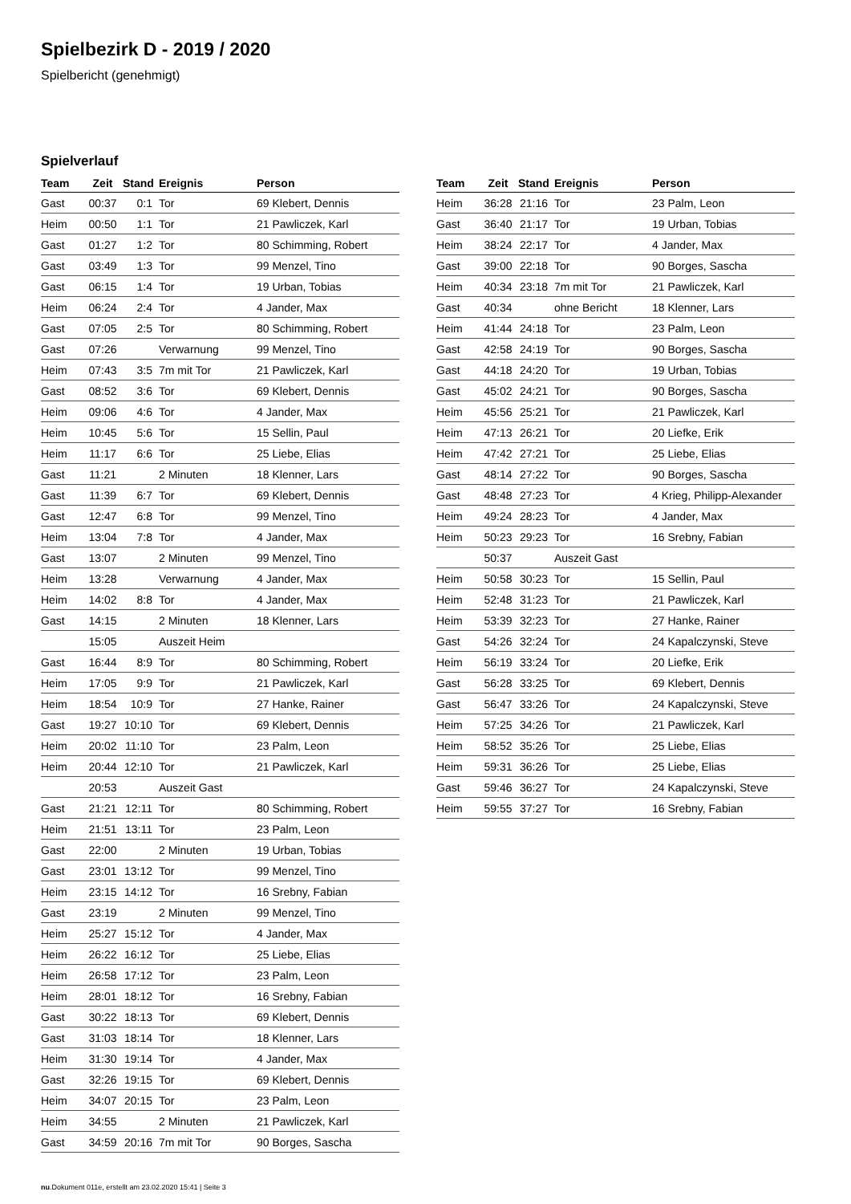Spielbezirk D - 2019 / 2020
Spielbericht (genehmigt)
Spielverlauf
| Team | Zeit | Stand | Ereignis | Person |
| --- | --- | --- | --- | --- |
| Gast | 00:37 | 0:1 | Tor | 69 Klebert, Dennis |
| Heim | 00:50 | 1:1 | Tor | 21 Pawliczek, Karl |
| Gast | 01:27 | 1:2 | Tor | 80 Schimming, Robert |
| Gast | 03:49 | 1:3 | Tor | 99 Menzel, Tino |
| Gast | 06:15 | 1:4 | Tor | 19 Urban, Tobias |
| Heim | 06:24 | 2:4 | Tor | 4 Jander, Max |
| Gast | 07:05 | 2:5 | Tor | 80 Schimming, Robert |
| Gast | 07:26 | | Verwarnung | 99 Menzel, Tino |
| Heim | 07:43 | 3:5 | 7m mit Tor | 21 Pawliczek, Karl |
| Gast | 08:52 | 3:6 | Tor | 69 Klebert, Dennis |
| Heim | 09:06 | 4:6 | Tor | 4 Jander, Max |
| Heim | 10:45 | 5:6 | Tor | 15 Sellin, Paul |
| Heim | 11:17 | 6:6 | Tor | 25 Liebe, Elias |
| Gast | 11:21 | | 2 Minuten | 18 Klenner, Lars |
| Gast | 11:39 | 6:7 | Tor | 69 Klebert, Dennis |
| Gast | 12:47 | 6:8 | Tor | 99 Menzel, Tino |
| Heim | 13:04 | 7:8 | Tor | 4 Jander, Max |
| Gast | 13:07 | | 2 Minuten | 99 Menzel, Tino |
| Heim | 13:28 | | Verwarnung | 4 Jander, Max |
| Heim | 14:02 | 8:8 | Tor | 4 Jander, Max |
| Gast | 14:15 | | 2 Minuten | 18 Klenner, Lars |
| | 15:05 | | Auszeit Heim | |
| Gast | 16:44 | 8:9 | Tor | 80 Schimming, Robert |
| Heim | 17:05 | 9:9 | Tor | 21 Pawliczek, Karl |
| Heim | 18:54 | 10:9 | Tor | 27 Hanke, Rainer |
| Gast | 19:27 | 10:10 | Tor | 69 Klebert, Dennis |
| Heim | 20:02 | 11:10 | Tor | 23 Palm, Leon |
| Heim | 20:44 | 12:10 | Tor | 21 Pawliczek, Karl |
| | 20:53 | | Auszeit Gast | |
| Gast | 21:21 | 12:11 | Tor | 80 Schimming, Robert |
| Heim | 21:51 | 13:11 | Tor | 23 Palm, Leon |
| Gast | 22:00 | | 2 Minuten | 19 Urban, Tobias |
| Gast | 23:01 | 13:12 | Tor | 99 Menzel, Tino |
| Heim | 23:15 | 14:12 | Tor | 16 Srebny, Fabian |
| Gast | 23:19 | | 2 Minuten | 99 Menzel, Tino |
| Heim | 25:27 | 15:12 | Tor | 4 Jander, Max |
| Heim | 26:22 | 16:12 | Tor | 25 Liebe, Elias |
| Heim | 26:58 | 17:12 | Tor | 23 Palm, Leon |
| Heim | 28:01 | 18:12 | Tor | 16 Srebny, Fabian |
| Gast | 30:22 | 18:13 | Tor | 69 Klebert, Dennis |
| Gast | 31:03 | 18:14 | Tor | 18 Klenner, Lars |
| Heim | 31:30 | 19:14 | Tor | 4 Jander, Max |
| Gast | 32:26 | 19:15 | Tor | 69 Klebert, Dennis |
| Heim | 34:07 | 20:15 | Tor | 23 Palm, Leon |
| Heim | 34:55 | | 2 Minuten | 21 Pawliczek, Karl |
| Gast | 34:59 | 20:16 | 7m mit Tor | 90 Borges, Sascha |
| Team | Zeit | Stand | Ereignis | Person |
| --- | --- | --- | --- | --- |
| Heim | 36:28 | 21:16 | Tor | 23 Palm, Leon |
| Gast | 36:40 | 21:17 | Tor | 19 Urban, Tobias |
| Heim | 38:24 | 22:17 | Tor | 4 Jander, Max |
| Gast | 39:00 | 22:18 | Tor | 90 Borges, Sascha |
| Heim | 40:34 | 23:18 | 7m mit Tor | 21 Pawliczek, Karl |
| Gast | 40:34 | | ohne Bericht | 18 Klenner, Lars |
| Heim | 41:44 | 24:18 | Tor | 23 Palm, Leon |
| Gast | 42:58 | 24:19 | Tor | 90 Borges, Sascha |
| Gast | 44:18 | 24:20 | Tor | 19 Urban, Tobias |
| Gast | 45:02 | 24:21 | Tor | 90 Borges, Sascha |
| Heim | 45:56 | 25:21 | Tor | 21 Pawliczek, Karl |
| Heim | 47:13 | 26:21 | Tor | 20 Liefke, Erik |
| Heim | 47:42 | 27:21 | Tor | 25 Liebe, Elias |
| Gast | 48:14 | 27:22 | Tor | 90 Borges, Sascha |
| Gast | 48:48 | 27:23 | Tor | 4 Krieg, Philipp-Alexander |
| Heim | 49:24 | 28:23 | Tor | 4 Jander, Max |
| Heim | 50:23 | 29:23 | Tor | 16 Srebny, Fabian |
| | 50:37 | | Auszeit Gast | |
| Heim | 50:58 | 30:23 | Tor | 15 Sellin, Paul |
| Heim | 52:48 | 31:23 | Tor | 21 Pawliczek, Karl |
| Heim | 53:39 | 32:23 | Tor | 27 Hanke, Rainer |
| Gast | 54:26 | 32:24 | Tor | 24 Kapalczynski, Steve |
| Heim | 56:19 | 33:24 | Tor | 20 Liefke, Erik |
| Gast | 56:28 | 33:25 | Tor | 69 Klebert, Dennis |
| Gast | 56:47 | 33:26 | Tor | 24 Kapalczynski, Steve |
| Heim | 57:25 | 34:26 | Tor | 21 Pawliczek, Karl |
| Heim | 58:52 | 35:26 | Tor | 25 Liebe, Elias |
| Heim | 59:31 | 36:26 | Tor | 25 Liebe, Elias |
| Gast | 59:46 | 36:27 | Tor | 24 Kapalczynski, Steve |
| Heim | 59:55 | 37:27 | Tor | 16 Srebny, Fabian |
nu.Dokument 011e, erstellt am 23.02.2020 15:41 | Seite 3